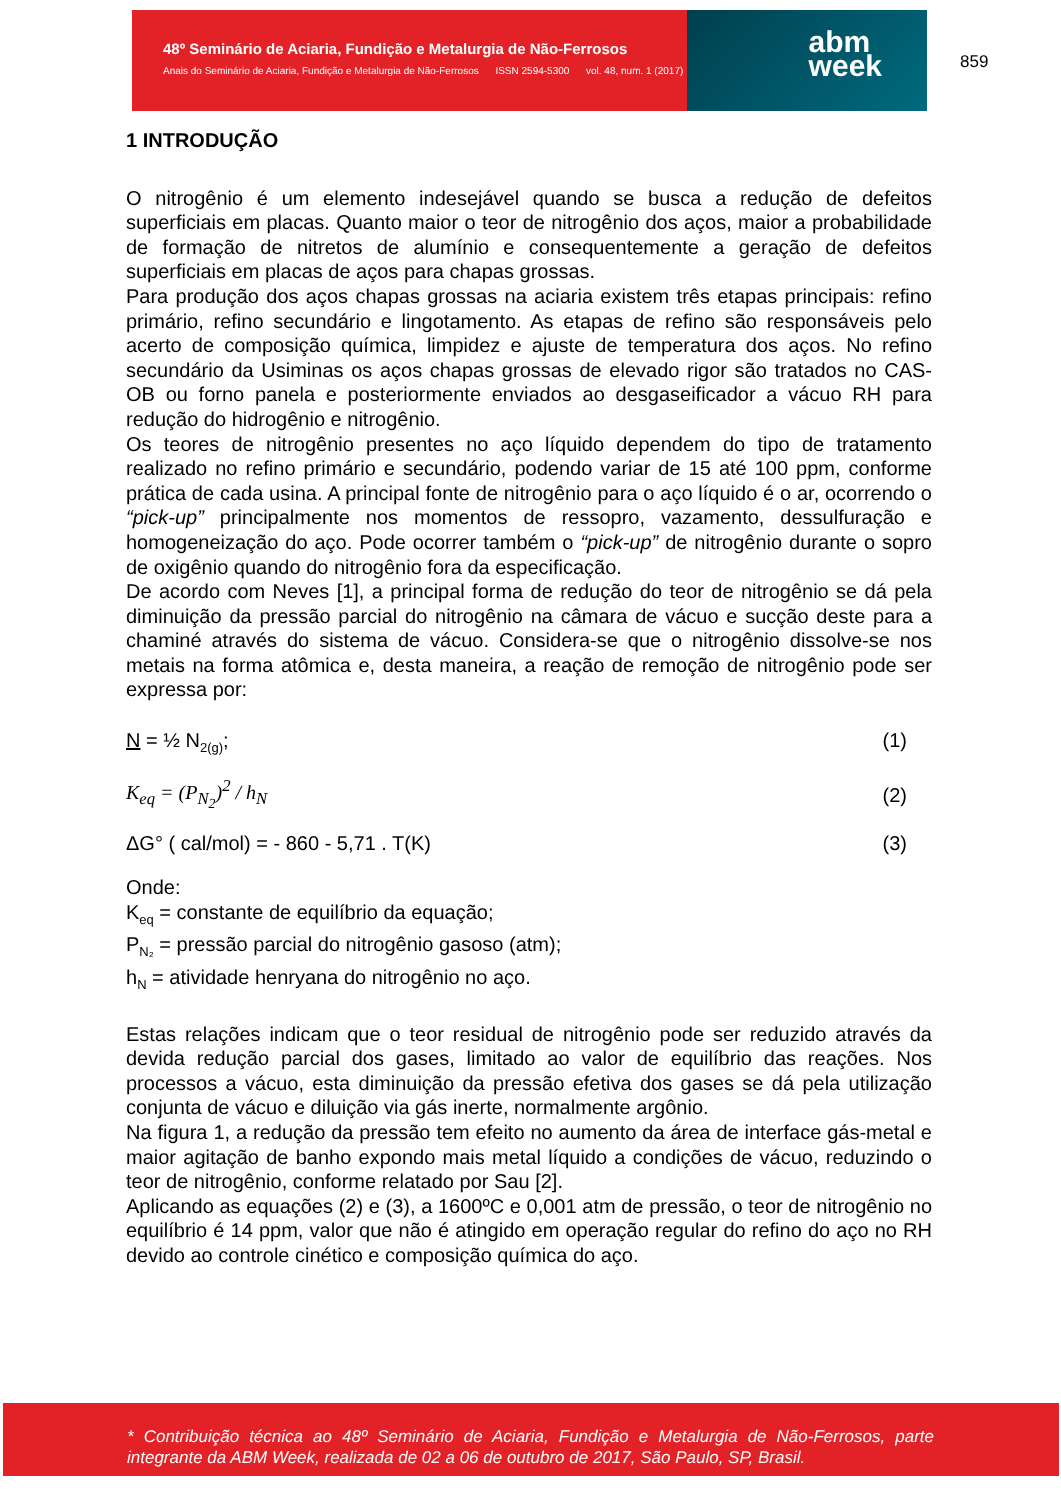48º Seminário de Aciaria, Fundição e Metalurgia de Não-Ferrosos
Anais do Seminário de Aciaria, Fundição e Metalurgia de Não-Ferrosos ISSN 2594-5300 vol. 48, num. 1 (2017)
abm
week
859
1 INTRODUÇÃO
O nitrogênio é um elemento indesejável quando se busca a redução de defeitos superficiais em placas. Quanto maior o teor de nitrogênio dos aços, maior a probabilidade de formação de nitretos de alumínio e consequentemente a geração de defeitos superficiais em placas de aços para chapas grossas.
Para produção dos aços chapas grossas na aciaria existem três etapas principais: refino primário, refino secundário e lingotamento. As etapas de refino são responsáveis pelo acerto de composição química, limpidez e ajuste de temperatura dos aços. No refino secundário da Usiminas os aços chapas grossas de elevado rigor são tratados no CAS-OB ou forno panela e posteriormente enviados ao desgaseificador a vácuo RH para redução do hidrogênio e nitrogênio.
Os teores de nitrogênio presentes no aço líquido dependem do tipo de tratamento realizado no refino primário e secundário, podendo variar de 15 até 100 ppm, conforme prática de cada usina. A principal fonte de nitrogênio para o aço líquido é o ar, ocorrendo o “pick-up” principalmente nos momentos de ressopro, vazamento, dessulfuração e homogeneização do aço. Pode ocorrer também o “pick-up” de nitrogênio durante o sopro de oxigênio quando do nitrogênio fora da especificação.
De acordo com Neves [1], a principal forma de redução do teor de nitrogênio se dá pela diminuição da pressão parcial do nitrogênio na câmara de vácuo e sucção deste para a chaminé através do sistema de vácuo. Considera-se que o nitrogênio dissolve-se nos metais na forma atômica e, desta maneira, a reação de remoção de nitrogênio pode ser expressa por:
N = ½ N<sub>2(g)</sub>; (1)
K<sub>eq</sub> = (P<sub>N<sub>2</sub></sub>)<sup>2</sup> / h<sub>N</sub> (2)
ΔG° ( cal/mol) = - 860 - 5,71 . T(K) (3)
Onde:
K<sub>eq</sub> = constante de equilíbrio da equação;
P<sub>N₂</sub> = pressão parcial do nitrogênio gasoso (atm);
h<sub>N</sub> = atividade henryana do nitrogênio no aço.
Estas relações indicam que o teor residual de nitrogênio pode ser reduzido através da devida redução parcial dos gases, limitado ao valor de equilíbrio das reações. Nos processos a vácuo, esta diminuição da pressão efetiva dos gases se dá pela utilização conjunta de vácuo e diluição via gás inerte, normalmente argônio.
Na figura 1, a redução da pressão tem efeito no aumento da área de interface gás-metal e maior agitação de banho expondo mais metal líquido a condições de vácuo, reduzindo o teor de nitrogênio, conforme relatado por Sau [2].
Aplicando as equações (2) e (3), a 1600ºC e 0,001 atm de pressão, o teor de nitrogênio no equilíbrio é 14 ppm, valor que não é atingido em operação regular do refino do aço no RH devido ao controle cinético e composição química do aço.
* Contribuição técnica ao 48º Seminário de Aciaria, Fundição e Metalurgia de Não-Ferrosos, parte integrante da ABM Week, realizada de 02 a 06 de outubro de 2017, São Paulo, SP, Brasil.